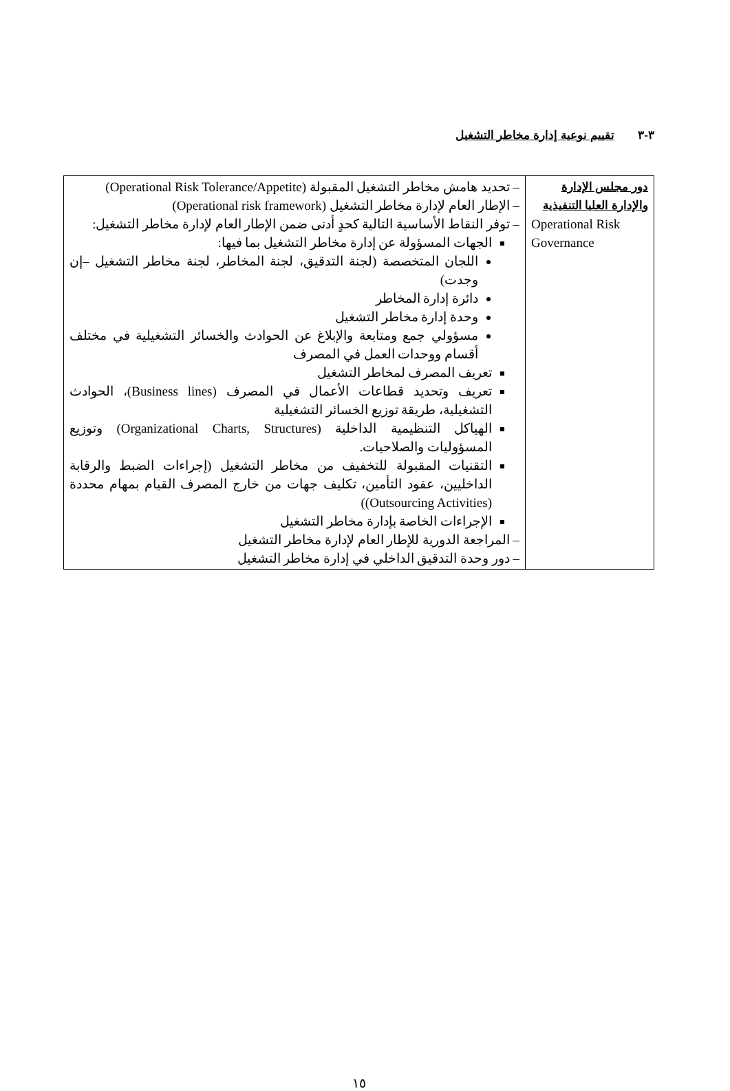٣-٣ تقييم نوعية إدارة مخاطر التشغيل
| دور مجلس الإدارة والإدارة العليا التنفيذية Operational Risk Governance | – تحديد هامش مخاطر التشغيل المقبولة (Operational Risk Tolerance/Appetite) – الإطار العام لإدارة مخاطر التشغيل (Operational risk framework) – توفر النقاط الأساسية التالية كحدٍ أدنى ضمن الإطار العام لإدارة مخاطر التشغيل: الجهات المسؤولة عن إدارة مخاطر التشغيل بما فيها: اللجان المتخصصة (لجنة التدقيق، لجنة المخاطر، لجنة مخاطر التشغيل –إن وجدت) دائرة إدارة المخاطر وحدة إدارة مخاطر التشغيل مسؤولي جمع ومتابعة والإبلاغ عن الحوادث والخسائر التشغيلية في مختلف أقسام ووحدات العمل في المصرف تعريف المصرف لمخاطر التشغيل تعريف وتحديد قطاعات الأعمال في المصرف (Business lines)، الحوادث التشغيلية، طريقة توزيع الخسائر التشغيلية الهياكل التنظيمية الداخلية (Organizational Charts, Structures) وتوزيع المسؤوليات والصلاحيات. التقنيات المقبولة للتخفيف من مخاطر التشغيل (إجراءات الضبط والرقابة الداخليين، عقود التأمين، تكليف جهات من خارج المصرف القيام بمهام محددة (Outsourcing Activities)) الإجراءات الخاصة بإدارة مخاطر التشغيل – المراجعة الدورية للإطار العام لإدارة مخاطر التشغيل – دور وحدة التدقيق الداخلي في إدارة مخاطر التشغيل |
١٥